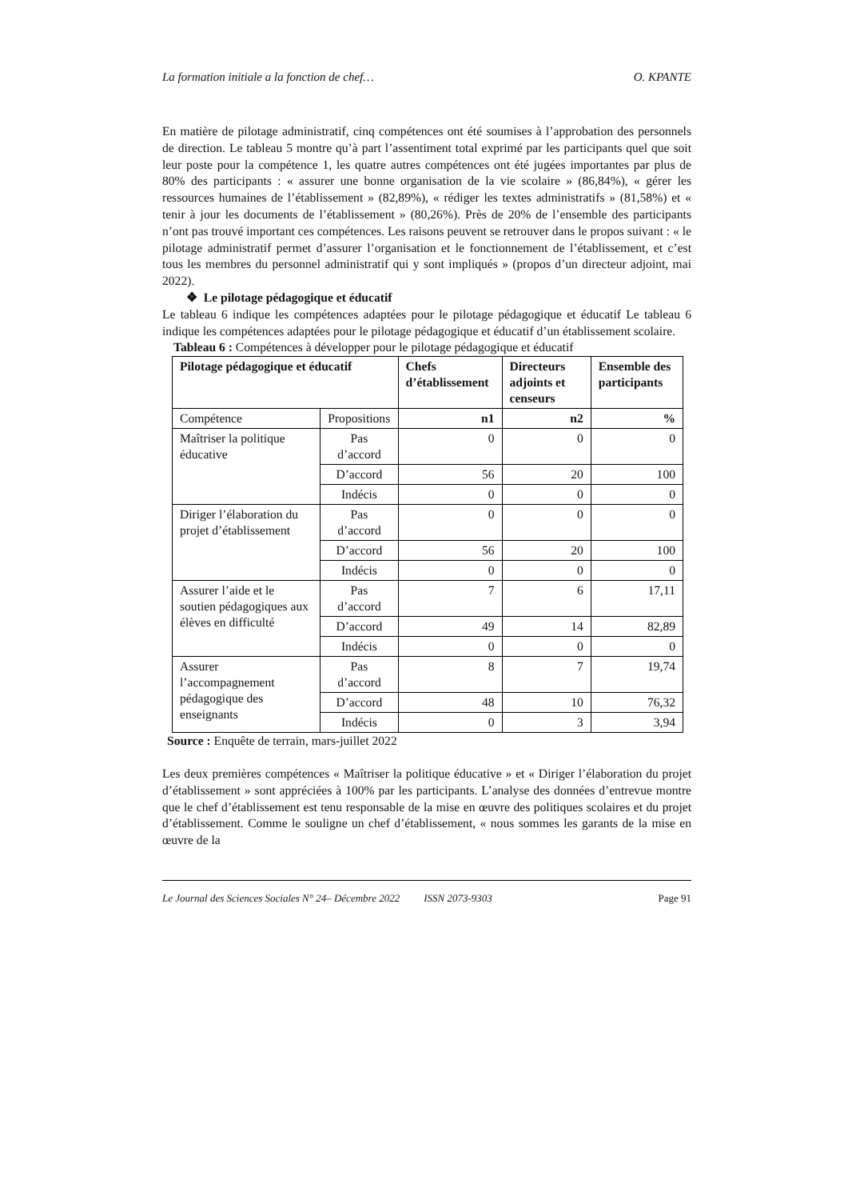La formation initiale a la fonction de chef… O. KPANTE
En matière de pilotage administratif, cinq compétences ont été soumises à l’approbation des personnels de direction. Le tableau 5 montre qu’à part l’assentiment total exprimé par les participants quel que soit leur poste pour la compétence 1, les quatre autres compétences ont été jugées importantes par plus de 80% des participants : « assurer une bonne organisation de la vie scolaire » (86,84%), « gérer les ressources humaines de l’établissement » (82,89%), « rédiger les textes administratifs » (81,58%) et « tenir à jour les documents de l’établissement » (80,26%). Près de 20% de l’ensemble des participants n’ont pas trouvé important ces compétences. Les raisons peuvent se retrouver dans le propos suivant : « le pilotage administratif permet d’assurer l’organisation et le fonctionnement de l’établissement, et c’est tous les membres du personnel administratif qui y sont impliqués » (propos d’un directeur adjoint, mai 2022).
❖ Le pilotage pédagogique et éducatif
Le tableau 6 indique les compétences adaptées pour le pilotage pédagogique et éducatif Le tableau 6 indique les compétences adaptées pour le pilotage pédagogique et éducatif d’un établissement scolaire.
Tableau 6 : Compétences à développer pour le pilotage pédagogique et éducatif
| Pilotage pédagogique et éducatif | | Chefs d’établissement | Directeurs adjoints et censeurs | Ensemble des participants |
| --- | --- | --- | --- | --- |
| Compétence | Propositions | n1 | n2 | % |
| Maîtriser la politique éducative | Pas d’accord | 0 | 0 | 0 |
| | D’accord | 56 | 20 | 100 |
| | Indécis | 0 | 0 | 0 |
| Diriger l’élaboration du projet d’établissement | Pas d’accord | 0 | 0 | 0 |
| | D’accord | 56 | 20 | 100 |
| | Indécis | 0 | 0 | 0 |
| Assurer l’aide et le soutien pédagogiques aux élèves en difficulté | Pas d’accord | 7 | 6 | 17,11 |
| | D’accord | 49 | 14 | 82,89 |
| | Indécis | 0 | 0 | 0 |
| Assurer l’accompagnement pédagogique des enseignants | Pas d’accord | 8 | 7 | 19,74 |
| | D’accord | 48 | 10 | 76,32 |
| | Indécis | 0 | 3 | 3,94 |
Source : Enquête de terrain, mars-juillet 2022
Les deux premières compétences « Maîtriser la politique éducative » et « Diriger l’élaboration du projet d’établissement » sont appréciées à 100% par les participants. L’analyse des données d’entrevue montre que le chef d’établissement est tenu responsable de la mise en œuvre des politiques scolaires et du projet d’établissement. Comme le souligne un chef d’établissement, « nous sommes les garants de la mise en œuvre de la
Le Journal des Sciences Sociales N° 24– Décembre 2022 ISSN 2073-9303 Page 91